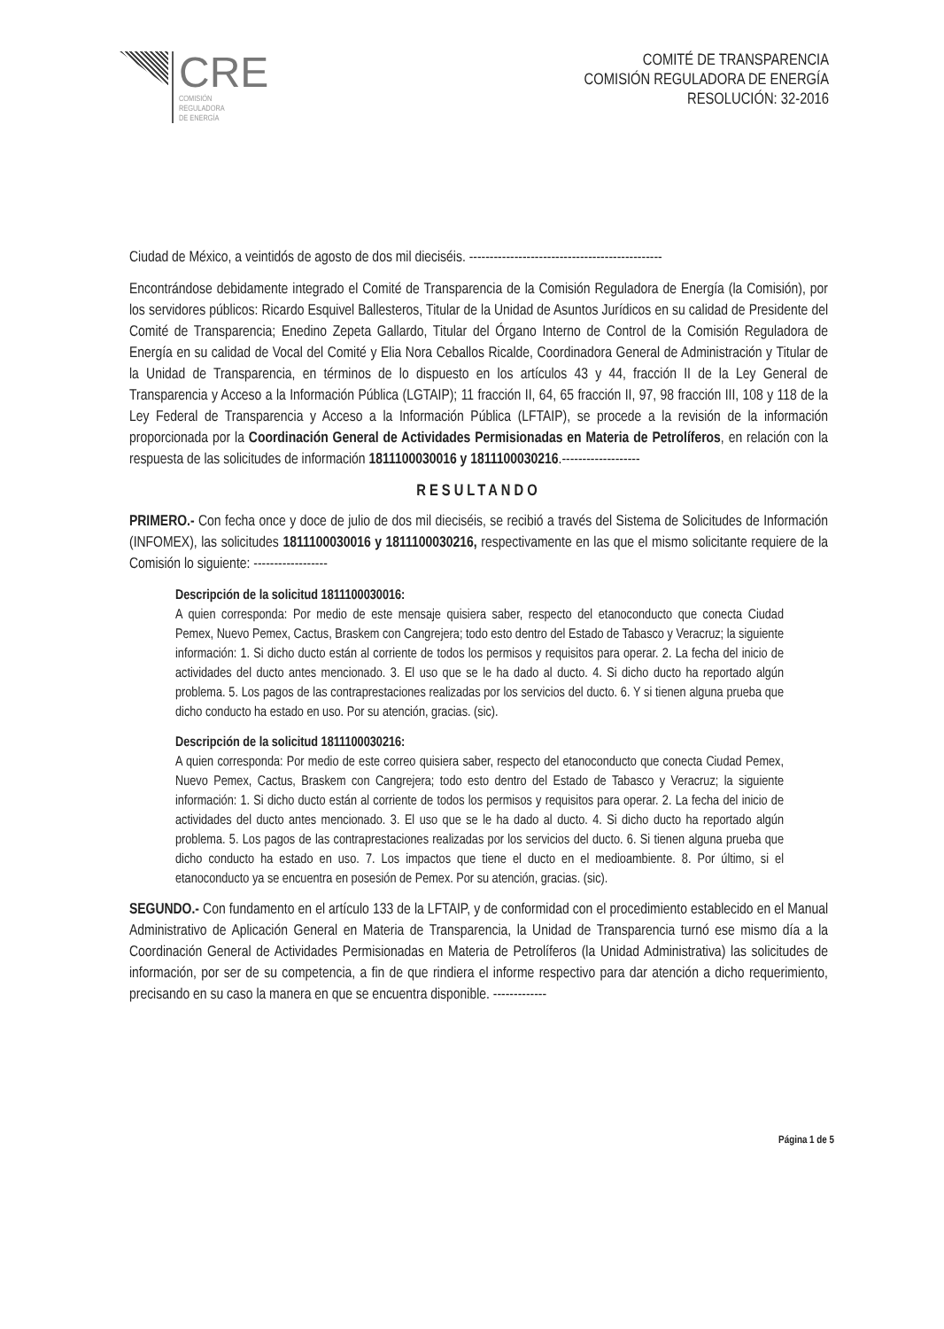CRE
COMISIÓN
REGULADORA
DE ENERGÍA
COMITÉ DE TRANSPARENCIA
COMISIÓN REGULADORA DE ENERGÍA
RESOLUCIÓN: 32-2016
Ciudad de México, a veintidós de agosto de dos mil dieciséis. -----------------------------------------------
Encontrándose debidamente integrado el Comité de Transparencia de la Comisión Reguladora de Energía (la Comisión), por los servidores públicos: Ricardo Esquivel Ballesteros, Titular de la Unidad de Asuntos Jurídicos en su calidad de Presidente del Comité de Transparencia; Enedino Zepeta Gallardo, Titular del Órgano Interno de Control de la Comisión Reguladora de Energía en su calidad de Vocal del Comité y Elia Nora Ceballos Ricalde, Coordinadora General de Administración y Titular de la Unidad de Transparencia, en términos de lo dispuesto en los artículos 43 y 44, fracción II de la Ley General de Transparencia y Acceso a la Información Pública (LGTAIP); 11 fracción II, 64, 65 fracción II, 97, 98 fracción III, 108 y 118 de la Ley Federal de Transparencia y Acceso a la Información Pública (LFTAIP), se procede a la revisión de la información proporcionada por la Coordinación General de Actividades Permisionadas en Materia de Petrolíferos, en relación con la respuesta de las solicitudes de información 1811100030016 y 1811100030216.-------------------
RESULTANDO
PRIMERO.- Con fecha once y doce de julio de dos mil dieciséis, se recibió a través del Sistema de Solicitudes de Información (INFOMEX), las solicitudes 1811100030016 y 1811100030216, respectivamente en las que el mismo solicitante requiere de la Comisión lo siguiente: ------------------
Descripción de la solicitud 1811100030016:
A quien corresponda: Por medio de este mensaje quisiera saber, respecto del etanoconducto que conecta Ciudad Pemex, Nuevo Pemex, Cactus, Braskem con Cangrejera; todo esto dentro del Estado de Tabasco y Veracruz; la siguiente información: 1. Si dicho ducto están al corriente de todos los permisos y requisitos para operar. 2. La fecha del inicio de actividades del ducto antes mencionado. 3. El uso que se le ha dado al ducto. 4. Si dicho ducto ha reportado algún problema. 5. Los pagos de las contraprestaciones realizadas por los servicios del ducto. 6. Y si tienen alguna prueba que dicho conducto ha estado en uso. Por su atención, gracias. (sic).
Descripción de la solicitud 1811100030216:
A quien corresponda: Por medio de este correo quisiera saber, respecto del etanoconducto que conecta Ciudad Pemex, Nuevo Pemex, Cactus, Braskem con Cangrejera; todo esto dentro del Estado de Tabasco y Veracruz; la siguiente información: 1. Si dicho ducto están al corriente de todos los permisos y requisitos para operar. 2. La fecha del inicio de actividades del ducto antes mencionado. 3. El uso que se le ha dado al ducto. 4. Si dicho ducto ha reportado algún problema. 5. Los pagos de las contraprestaciones realizadas por los servicios del ducto. 6. Si tienen alguna prueba que dicho conducto ha estado en uso. 7. Los impactos que tiene el ducto en el medioambiente. 8. Por último, si el etanoconducto ya se encuentra en posesión de Pemex. Por su atención, gracias. (sic).
SEGUNDO.- Con fundamento en el artículo 133 de la LFTAIP, y de conformidad con el procedimiento establecido en el Manual Administrativo de Aplicación General en Materia de Transparencia, la Unidad de Transparencia turnó ese mismo día a la Coordinación General de Actividades Permisionadas en Materia de Petrolíferos (la Unidad Administrativa) las solicitudes de información, por ser de su competencia, a fin de que rindiera el informe respectivo para dar atención a dicho requerimiento, precisando en su caso la manera en que se encuentra disponible. -------------
Página 1 de 5